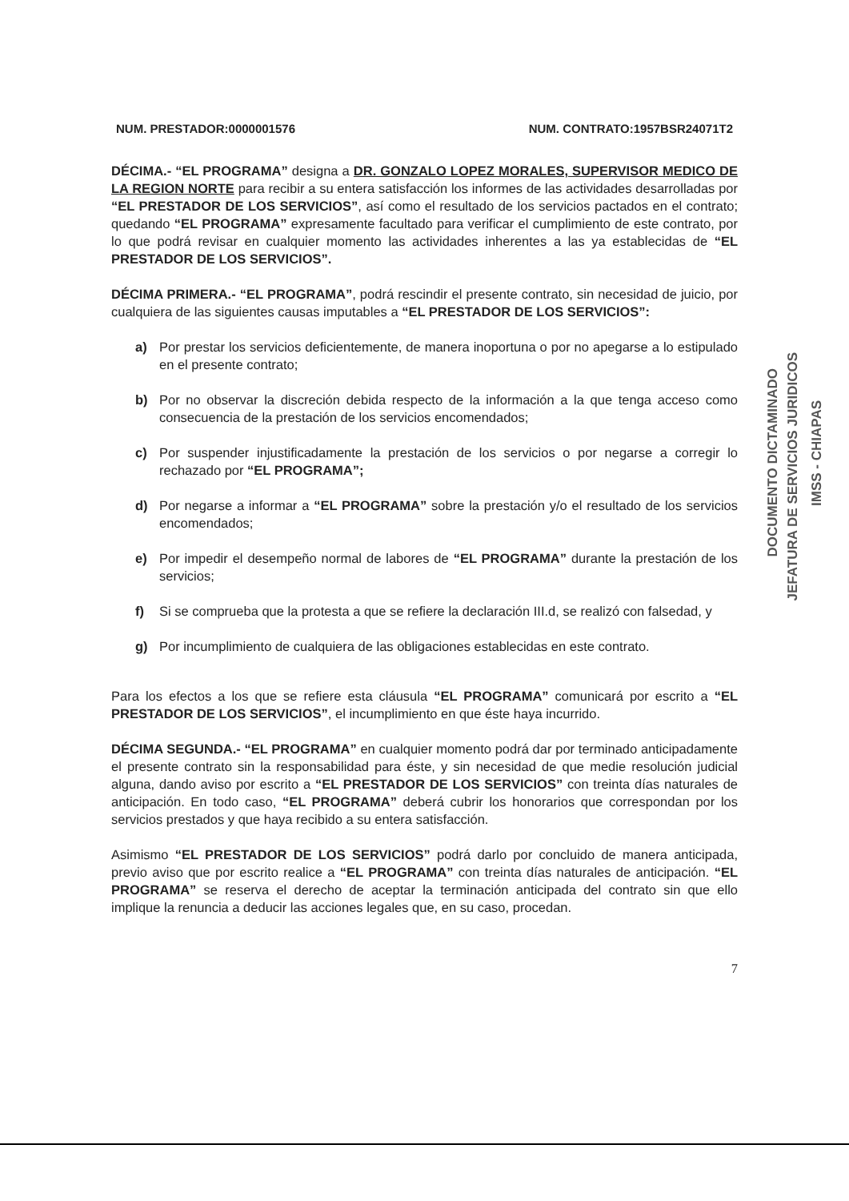NUM. PRESTADOR:0000001576 NUM. CONTRATO:1957BSR24071T2
DÉCIMA.- “EL PROGRAMA” designa a DR. GONZALO LOPEZ MORALES, SUPERVISOR MEDICO DE LA REGION NORTE para recibir a su entera satisfacción los informes de las actividades desarrolladas por “EL PRESTADOR DE LOS SERVICIOS”, así como el resultado de los servicios pactados en el contrato; quedando “EL PROGRAMA” expresamente facultado para verificar el cumplimiento de este contrato, por lo que podrá revisar en cualquier momento las actividades inherentes a las ya establecidas de “EL PRESTADOR DE LOS SERVICIOS”.
DÉCIMA PRIMERA.- “EL PROGRAMA”, podrá rescindir el presente contrato, sin necesidad de juicio, por cualquiera de las siguientes causas imputables a “EL PRESTADOR DE LOS SERVICIOS”:
a) Por prestar los servicios deficientemente, de manera inoportuna o por no apegarse a lo estipulado en el presente contrato;
b) Por no observar la discreción debida respecto de la información a la que tenga acceso como consecuencia de la prestación de los servicios encomendados;
c) Por suspender injustificadamente la prestación de los servicios o por negarse a corregir lo rechazado por “EL PROGRAMA”;
d) Por negarse a informar a “EL PROGRAMA” sobre la prestación y/o el resultado de los servicios encomendados;
e) Por impedir el desempeño normal de labores de “EL PROGRAMA” durante la prestación de los servicios;
f) Si se comprueba que la protesta a que se refiere la declaración III.d, se realizó con falsedad, y
g) Por incumplimiento de cualquiera de las obligaciones establecidas en este contrato.
Para los efectos a los que se refiere esta cláusula “EL PROGRAMA” comunicará por escrito a “EL PRESTADOR DE LOS SERVICIOS”, el incumplimiento en que éste haya incurrido.
DÉCIMA SEGUNDA.- “EL PROGRAMA” en cualquier momento podrá dar por terminado anticipadamente el presente contrato sin la responsabilidad para éste, y sin necesidad de que medie resolución judicial alguna, dando aviso por escrito a “EL PRESTADOR DE LOS SERVICIOS” con treinta días naturales de anticipación. En todo caso, “EL PROGRAMA” deberá cubrir los honorarios que correspondan por los servicios prestados y que haya recibido a su entera satisfacción.
Asimismo “EL PRESTADOR DE LOS SERVICIOS” podrá darlo por concluido de manera anticipada, previo aviso que por escrito realice a “EL PROGRAMA” con treinta días naturales de anticipación. “EL PROGRAMA” se reserva el derecho de aceptar la terminación anticipada del contrato sin que ello implique la renuncia a deducir las acciones legales que, en su caso, procedan.
7
DOCUMENTO DICTAMINADO
JEFATURA DE SERVICIOS JURIDICOS
IMSS - CHIAPAS